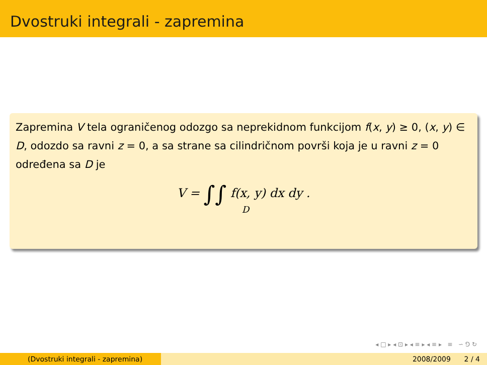Dvostruki integrali - zapremina
Zapremina V tela ograničenog odozgo sa neprekidnom funkcijom f(x, y) ≥ 0, (x, y) ∈ D, odozdo sa ravni z = 0, a sa strane sa cilindričnom površi koja je u ravni z = 0 određena sa D je
V = ∫∫ f(x, y) dx dy .
D
◂ □ ▸ ◂ ⊡ ▸ ◂ ≡ ▸ ◂ ≡ ▸ ≡ ∽ ⅁ ↻
(Dvostruki integrali - zapremina) 2008/2009 2 / 4